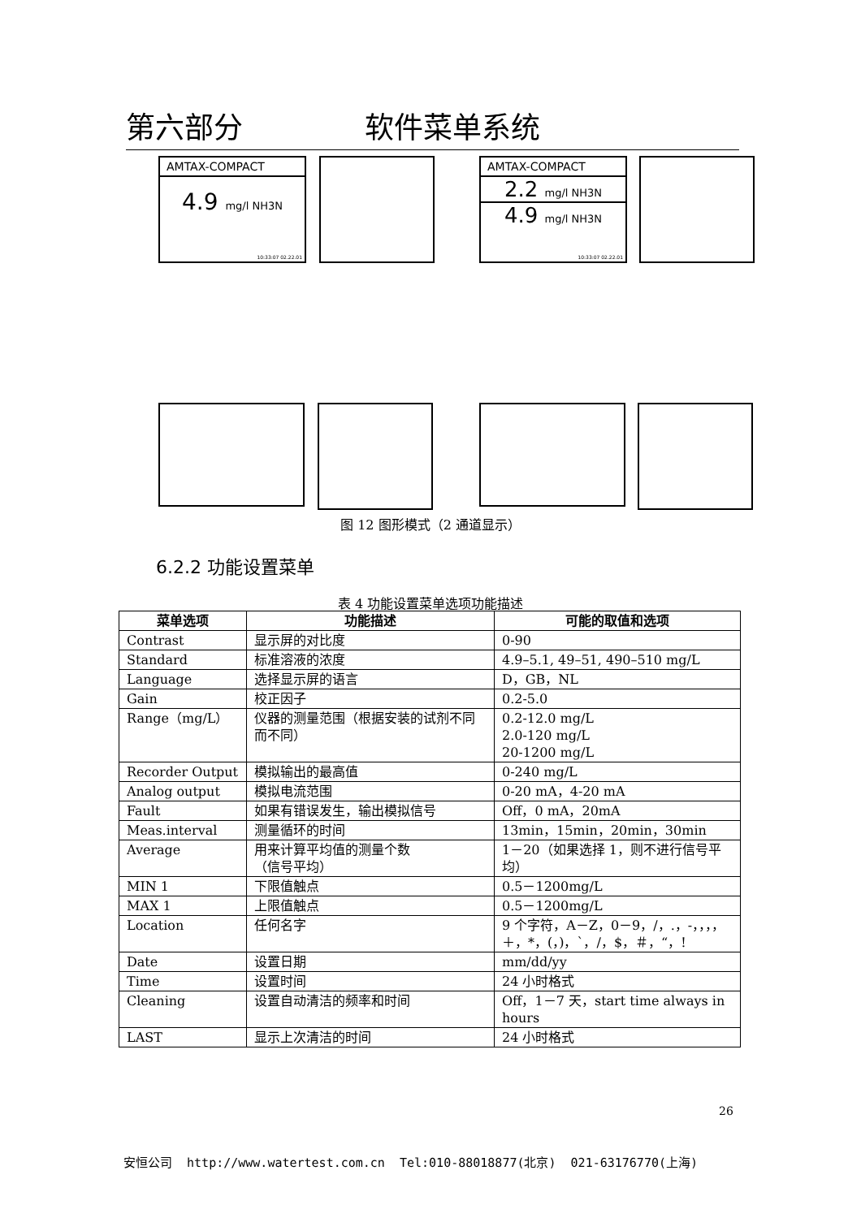第六部分 软件菜单系统
AMTAX-COMPACT
4.9 mg/l NH3N
10:33:07 02.22.01
AMTAX-COMPACT
2.2 mg/l NH3N
4.9 mg/l NH3N
10:33:07 02.22.01
图 12 图形模式（2 通道显示）
6.2.2 功能设置菜单
表 4 功能设置菜单选项功能描述
| 菜单选项 | 功能描述 | 可能的取值和选项 |
| --- | --- | --- |
| Contrast | 显示屏的对比度 | 0-90 |
| Standard | 标准溶液的浓度 | 4.9–5.1, 49–51, 490–510 mg/L |
| Language | 选择显示屏的语言 | D，GB，NL |
| Gain | 校正因子 | 0.2-5.0 |
| Range（mg/L） | 仪器的测量范围（根据安装的试剂不同而不同） | 0.2-12.0 mg/L 2.0-120 mg/L 20-1200 mg/L |
| Recorder Output | 模拟输出的最高值 | 0-240 mg/L |
| Analog output | 模拟电流范围 | 0-20 mA，4-20 mA |
| Fault | 如果有错误发生，输出模拟信号 | Off，0 mA，20mA |
| Meas.interval | 测量循环的时间 | 13min，15min，20min，30min |
| Average | 用来计算平均值的测量个数 （信号平均） | 1－20（如果选择 1，则不进行信号平均） |
| MIN 1 | 下限值触点 | 0.5－1200mg/L |
| MAX 1 | 上限值触点 | 0.5－1200mg/L |
| Location | 任何名字 | 9 个字符，A－Z，0－9，/，.，-，，，，＋，*，(，)，`，/，$，＃，“，! |
| Date | 设置日期 | mm/dd/yy |
| Time | 设置时间 | 24 小时格式 |
| Cleaning | 设置自动清洁的频率和时间 | Off，1－7 天，start time always in hours |
| LAST | 显示上次清洁的时间 | 24 小时格式 |
26
安恒公司 http://www.watertest.com.cn Tel:010-88018877(北京) 021-63176770(上海)